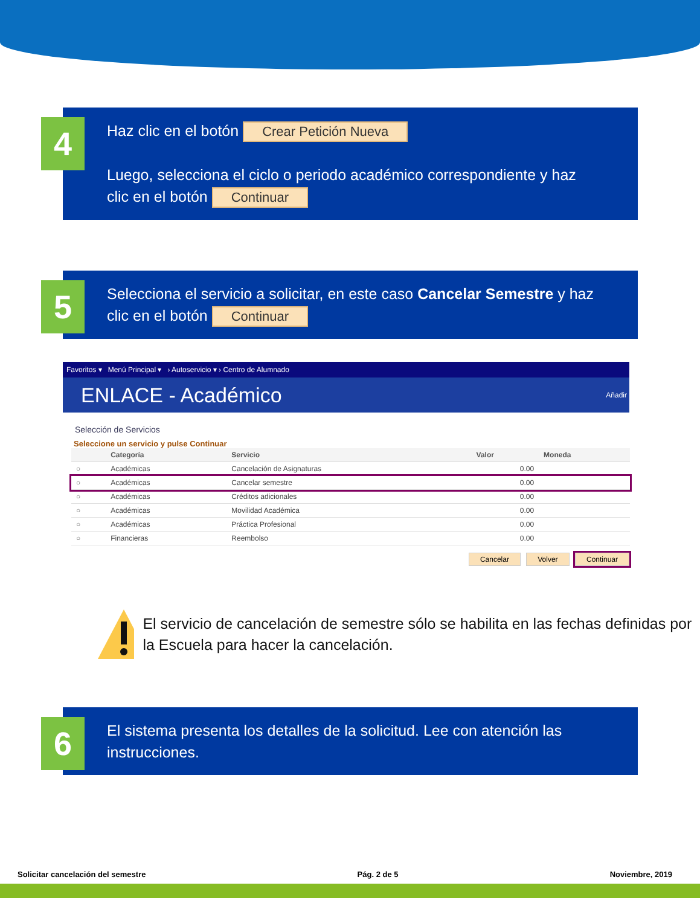4
Haz clic en el botón Crear Petición Nueva
Luego, selecciona el ciclo o periodo académico correspondiente y haz clic en el botón Continuar
5
Selecciona el servicio a solicitar, en este caso Cancelar Semestre y haz clic en el botón Continuar
Favoritos ▾ Menú Principal ▾ › Autoservicio ▾ › Centro de Alumnado
ENLACE - Académico Añadir
Selección de Servicios
Seleccione un servicio y pulse Continuar
| | Categoría | Servicio | Valor | Moneda |
| --- | --- | --- | --- | --- |
| ○ | Académicas | Cancelación de Asignaturas | 0.00 | |
| ○ | Académicas | Cancelar semestre | 0.00 | |
| ○ | Académicas | Créditos adicionales | 0.00 | |
| ○ | Académicas | Movilidad Académica | 0.00 | |
| ○ | Académicas | Práctica Profesional | 0.00 | |
| ○ | Financieras | Reembolso | 0.00 | |
Cancelar Volver Continuar
El servicio de cancelación de semestre sólo se habilita en las fechas definidas por la Escuela para hacer la cancelación.
6
El sistema presenta los detalles de la solicitud. Lee con atención las instrucciones.
Solicitar cancelación del semestre Pág. 2 de 5 Noviembre, 2019